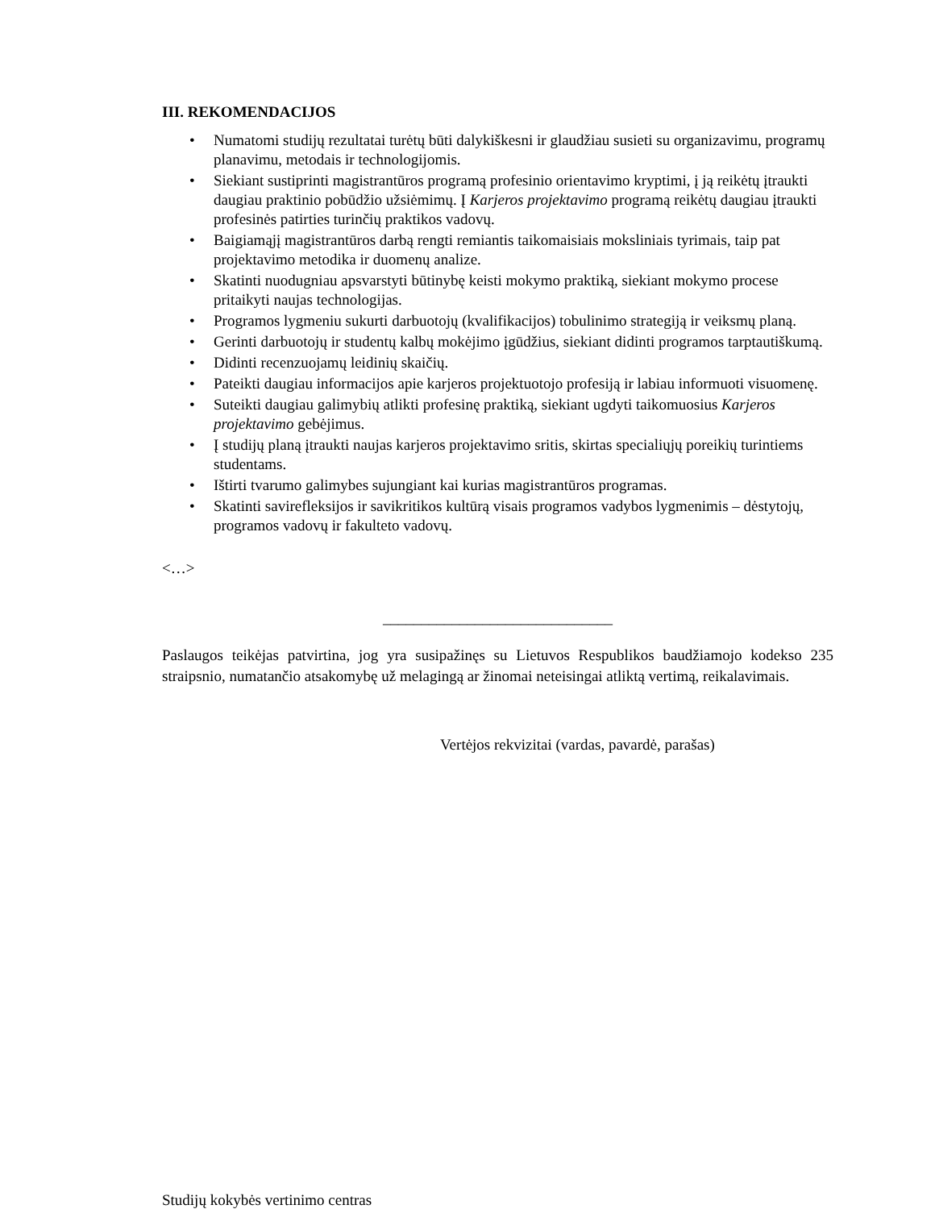III. REKOMENDACIJOS
• Numatomi studijų rezultatai turėtų būti dalykiškesni ir glaudžiau susieti su organizavimu, programų planavimu, metodais ir technologijomis.
• Siekiant sustiprinti magistrantūros programą profesinio orientavimo kryptimi, į ją reikėtų įtraukti daugiau praktinio pobūdžio užsiėmimų. Į Karjeros projektavimo programą reikėtų daugiau įtraukti profesinės patirties turinčių praktikos vadovų.
• Baigiamąjį magistrantūros darbą rengti remiantis taikomaisiais moksliniais tyrimais, taip pat projektavimo metodika ir duomenų analize.
• Skatinti nuodugniau apsvarstyti būtinybę keisti mokymo praktiką, siekiant mokymo procese pritaikyti naujas technologijas.
• Programos lygmeniu sukurti darbuotojų (kvalifikacijos) tobulinimo strategiją ir veiksmų planą.
• Gerinti darbuotojų ir studentų kalbų mokėjimo įgūdžius, siekiant didinti programos tarptautiškumą.
• Didinti recenzuojamų leidinių skaičių.
• Pateikti daugiau informacijos apie karjeros projektuotojo profesiją ir labiau informuoti visuomenę.
• Suteikti daugiau galimybių atlikti profesinę praktiką, siekiant ugdyti taikomuosius Karjeros projektavimo gebėjimus.
• Į studijų planą įtraukti naujas karjeros projektavimo sritis, skirtas specialiųjų poreikių turintiems studentams.
• Ištirti tvarumo galimybes sujungiant kai kurias magistrantūros programas.
• Skatinti savirefleksijos ir savikritikos kultūrą visais programos vadybos lygmenimis – dėstytojų, programos vadovų ir fakulteto vadovų.
<…>
______________________________
Paslaugos teikėjas patvirtina, jog yra susipažinęs su Lietuvos Respublikos baudžiamojo kodekso 235 straipsnio, numatančio atsakomybę už melagingą ar žinomai neteisingai atliktą vertimą, reikalavimais.
Vertėjos rekvizitai (vardas, pavardė, parašas)
Studijų kokybės vertinimo centras